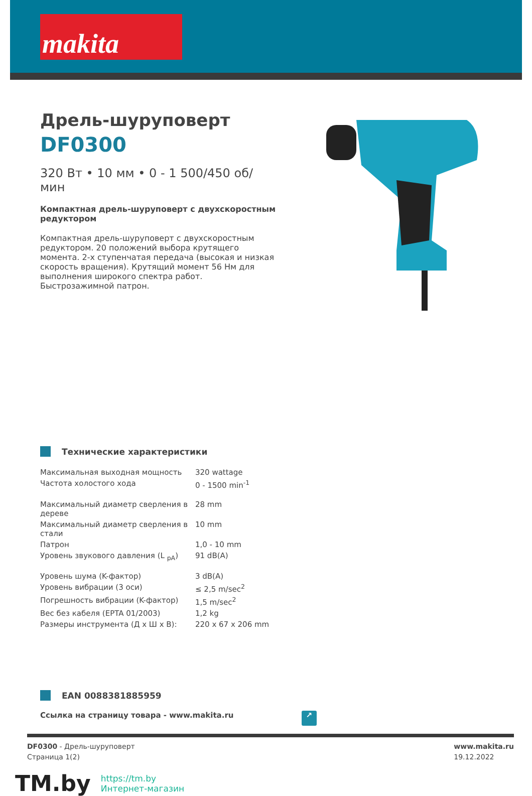makita
Дрель-шуруповерт
DF0300
320 Вт • 10 мм • 0 - 1 500/450 об/мин
Компактная дрель-шуруповерт с двухскоростным редуктором
Компактная дрель-шуруповерт с двухскоростным редуктором. 20 положений выбора крутящего момента. 2-х ступенчатая передача (высокая и низкая скорость вращения). Крутящий момент 56 Нм для выполнения широкого спектра работ. Быстрозажимной патрон.
Технические характеристики
| Максимальная выходная мощность | 320 wattage |
| Частота холостого хода | 0 - 1500 min<sup>-1</sup> |
| Максимальный диаметр сверления в дереве | 28 mm |
| Максимальный диаметр сверления в стали | 10 mm |
| Патрон | 1,0 - 10 mm |
| Уровень звукового давления (L <sub>pA</sub>) | 91 dB(A) |
| Уровень шума (K-фактор) | 3 dB(A) |
| Уровень вибрации (3 оси) | ≤ 2,5 m/sec<sup>2</sup> |
| Погрешность вибрации (K-фактор) | 1,5 m/sec<sup>2</sup> |
| Вес без кабеля (EPTA 01/2003) | 1,2 kg |
| Размеры инструмента (Д x Ш x В): | 220 x 67 x 206 mm |
EAN 0088381885959
Ссылка на страницу товара - www.makita.ru ↗
DF0300 - Дрель-шуруповерт
Страница 1(2)
www.makita.ru
19.12.2022
TM.by
https://tm.by
Интернет-магазин